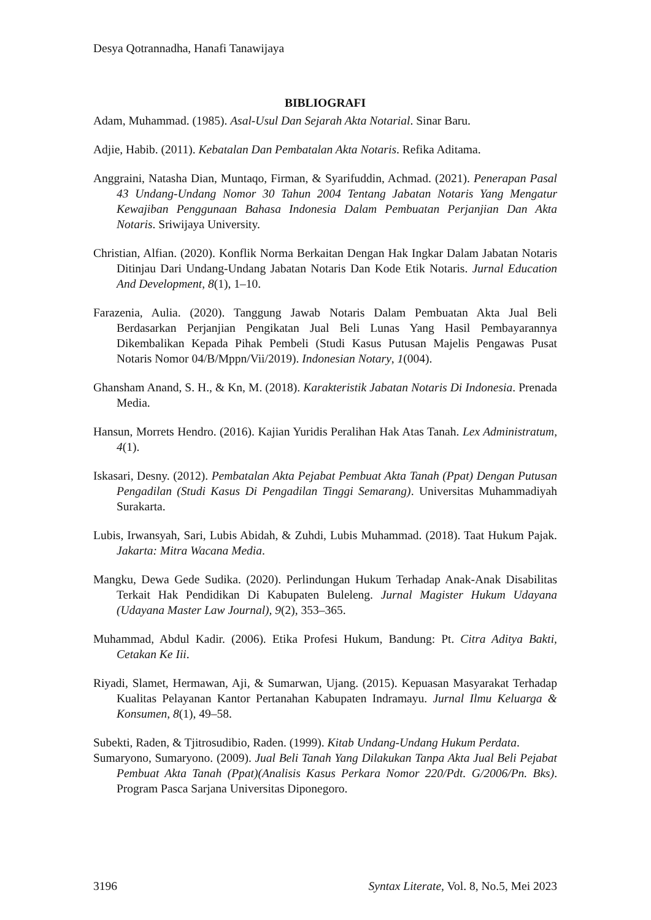Desya Qotrannadha, Hanafi Tanawijaya
BIBLIOGRAFI
Adam, Muhammad. (1985). Asal-Usul Dan Sejarah Akta Notarial. Sinar Baru.
Adjie, Habib. (2011). Kebatalan Dan Pembatalan Akta Notaris. Refika Aditama.
Anggraini, Natasha Dian, Muntaqo, Firman, & Syarifuddin, Achmad. (2021). Penerapan Pasal 43 Undang-Undang Nomor 30 Tahun 2004 Tentang Jabatan Notaris Yang Mengatur Kewajiban Penggunaan Bahasa Indonesia Dalam Pembuatan Perjanjian Dan Akta Notaris. Sriwijaya University.
Christian, Alfian. (2020). Konflik Norma Berkaitan Dengan Hak Ingkar Dalam Jabatan Notaris Ditinjau Dari Undang-Undang Jabatan Notaris Dan Kode Etik Notaris. Jurnal Education And Development, 8(1), 1–10.
Farazenia, Aulia. (2020). Tanggung Jawab Notaris Dalam Pembuatan Akta Jual Beli Berdasarkan Perjanjian Pengikatan Jual Beli Lunas Yang Hasil Pembayarannya Dikembalikan Kepada Pihak Pembeli (Studi Kasus Putusan Majelis Pengawas Pusat Notaris Nomor 04/B/Mppn/Vii/2019). Indonesian Notary, 1(004).
Ghansham Anand, S. H., & Kn, M. (2018). Karakteristik Jabatan Notaris Di Indonesia. Prenada Media.
Hansun, Morrets Hendro. (2016). Kajian Yuridis Peralihan Hak Atas Tanah. Lex Administratum, 4(1).
Iskasari, Desny. (2012). Pembatalan Akta Pejabat Pembuat Akta Tanah (Ppat) Dengan Putusan Pengadilan (Studi Kasus Di Pengadilan Tinggi Semarang). Universitas Muhammadiyah Surakarta.
Lubis, Irwansyah, Sari, Lubis Abidah, & Zuhdi, Lubis Muhammad. (2018). Taat Hukum Pajak. Jakarta: Mitra Wacana Media.
Mangku, Dewa Gede Sudika. (2020). Perlindungan Hukum Terhadap Anak-Anak Disabilitas Terkait Hak Pendidikan Di Kabupaten Buleleng. Jurnal Magister Hukum Udayana (Udayana Master Law Journal), 9(2), 353–365.
Muhammad, Abdul Kadir. (2006). Etika Profesi Hukum, Bandung: Pt. Citra Aditya Bakti, Cetakan Ke Iii.
Riyadi, Slamet, Hermawan, Aji, & Sumarwan, Ujang. (2015). Kepuasan Masyarakat Terhadap Kualitas Pelayanan Kantor Pertanahan Kabupaten Indramayu. Jurnal Ilmu Keluarga & Konsumen, 8(1), 49–58.
Subekti, Raden, & Tjitrosudibio, Raden. (1999). Kitab Undang-Undang Hukum Perdata.
Sumaryono, Sumaryono. (2009). Jual Beli Tanah Yang Dilakukan Tanpa Akta Jual Beli Pejabat Pembuat Akta Tanah (Ppat)(Analisis Kasus Perkara Nomor 220/Pdt. G/2006/Pn. Bks). Program Pasca Sarjana Universitas Diponegoro.
3196 Syntax Literate, Vol. 8, No.5, Mei 2023